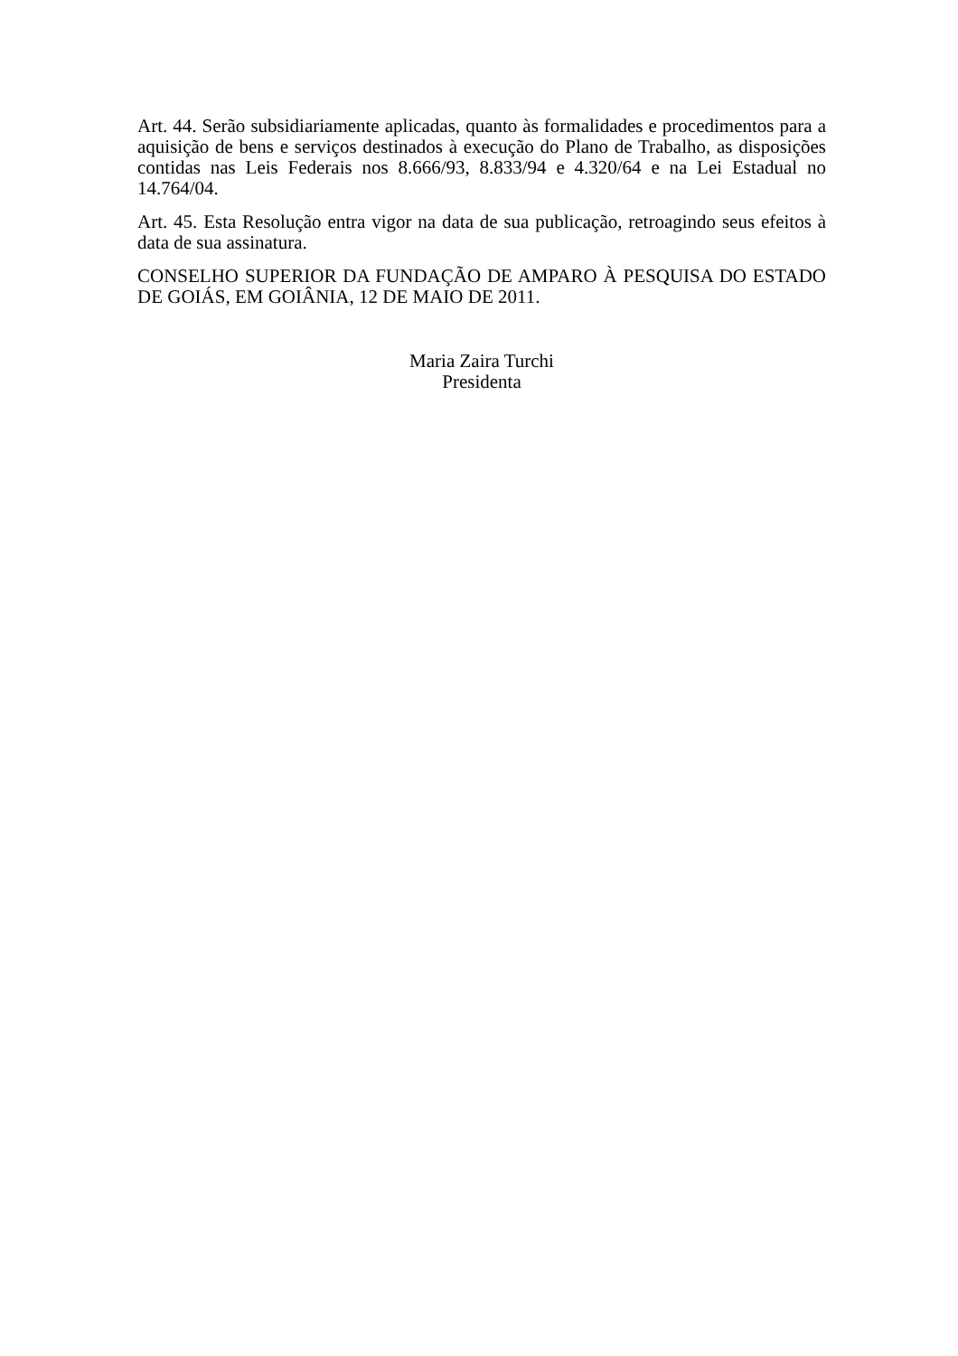Art. 44. Serão subsidiariamente aplicadas, quanto às formalidades e procedimentos para a aquisição de bens e serviços destinados à execução do Plano de Trabalho, as disposições contidas nas Leis Federais nos 8.666/93, 8.833/94 e 4.320/64 e na Lei Estadual no 14.764/04.
Art. 45. Esta Resolução entra vigor na data de sua publicação, retroagindo seus efeitos à data de sua assinatura.
CONSELHO SUPERIOR DA FUNDAÇÃO DE AMPARO À PESQUISA DO ESTADO DE GOIÁS, EM GOIÂNIA, 12 DE MAIO DE 2011.
Maria Zaira Turchi
Presidenta